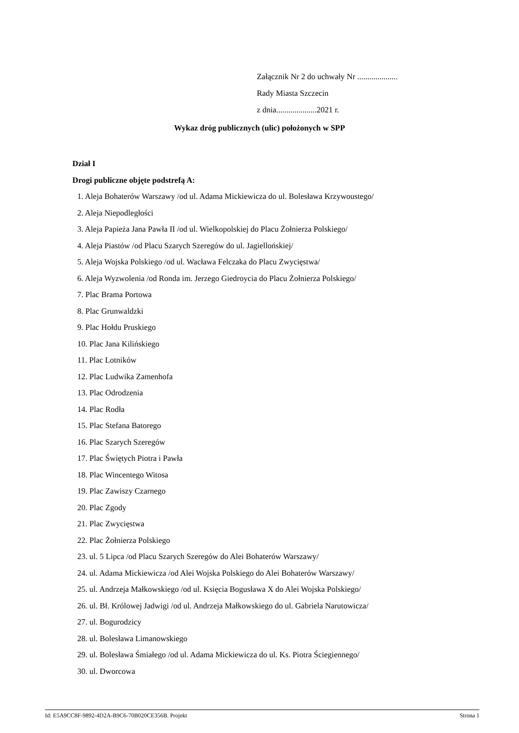Załącznik Nr 2 do uchwały Nr ....................
Rady Miasta Szczecin
z dnia....................2021 r.
Wykaz dróg publicznych (ulic) położonych w SPP
Dział I
Drogi publiczne objęte podstrefą A:
1. Aleja Bohaterów Warszawy /od ul. Adama Mickiewicza do ul. Bolesława Krzywoustego/
2. Aleja Niepodległości
3. Aleja Papieża Jana Pawła II /od ul. Wielkopolskiej do Placu Żołnierza Polskiego/
4. Aleja Piastów /od Placu Szarych Szeregów do ul. Jagiellońskiej/
5. Aleja Wojska Polskiego /od ul. Wacława Felczaka do Placu Zwycięstwa/
6. Aleja Wyzwolenia /od Ronda im. Jerzego Giedroycia do Placu Żołnierza Polskiego/
7. Plac Brama Portowa
8. Plac Grunwaldzki
9. Plac Hołdu Pruskiego
10. Plac Jana Kilińskiego
11. Plac Lotników
12. Plac Ludwika Zamenhofa
13. Plac Odrodzenia
14. Plac Rodła
15. Plac Stefana Batorego
16. Plac Szarych Szeregów
17. Plac Świętych Piotra i Pawła
18. Plac Wincentego Witosa
19. Plac Zawiszy Czarnego
20. Plac Zgody
21. Plac Zwycięstwa
22. Plac Żołnierza Polskiego
23. ul. 5 Lipca /od Placu Szarych Szeregów do Alei Bohaterów Warszawy/
24. ul. Adama Mickiewicza /od Alei Wojska Polskiego do Alei Bohaterów Warszawy/
25. ul. Andrzeja Małkowskiego /od ul. Księcia Bogusława X do Alei Wojska Polskiego/
26. ul. Bł. Królowej Jadwigi /od ul. Andrzeja Małkowskiego do ul. Gabriela Narutowicza/
27. ul. Bogurodzicy
28. ul. Bolesława Limanowskiego
29. ul. Bolesława Śmiałego /od ul. Adama Mickiewicza do ul. Ks. Piotra Ściegiennego/
30. ul. Dworcowa
Id: E5A9CC8F-9892-4D2A-B9C6-70B020CE356B. Projekt Strona 1